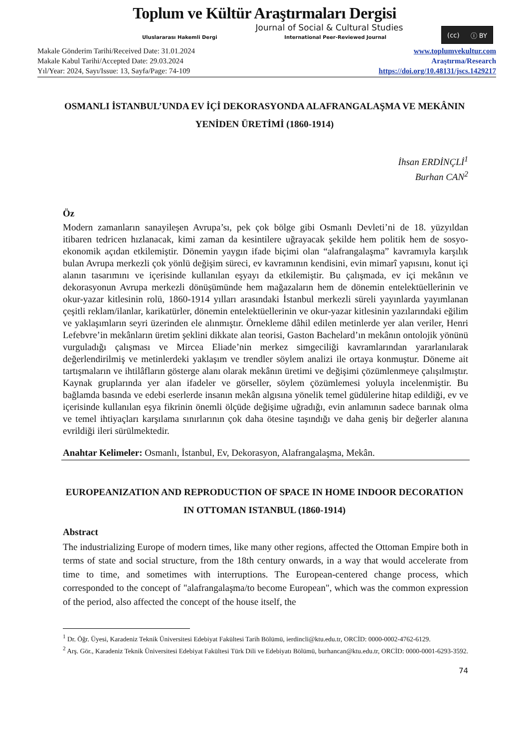Toplum ve Kültür Araştırmaları Dergisi
Journal of Social & Cultural Studies
Uluslararası Hakemli Dergi International Peer-Reviewed Journal
(cc) ⓘ BY
Makale Gönderim Tarihi/Received Date: 31.01.2024
Makale Kabul Tarihi/Accepted Date: 29.03.2024
Yıl/Year: 2024, Sayı/Issue: 13, Sayfa/Page: 74-109
www.toplumvekultur.com
Araştırma/Research
https://doi.org/10.48131/jscs.1429217
OSMANLI İSTANBUL’UNDA EV İÇİ DEKORASYONDA ALAFRANGALAŞMA VE MEKÂNIN YENİDEN ÜRETİMİ (1860-1914)
İhsan ERDİNÇLİ<sup>1</sup>
Burhan CAN<sup>2</sup>
Öz
Modern zamanların sanayileşen Avrupa’sı, pek çok bölge gibi Osmanlı Devleti’ni de 18. yüzyıldan itibaren tedricen hızlanacak, kimi zaman da kesintilere uğrayacak şekilde hem politik hem de sosyo-ekonomik açıdan etkilemiştir. Dönemin yaygın ifade biçimi olan “alafrangalaşma” kavramıyla karşılık bulan Avrupa merkezli çok yönlü değişim süreci, ev kavramının kendisini, evin mimarî yapısını, konut içi alanın tasarımını ve içerisinde kullanılan eşyayı da etkilemiştir. Bu çalışmada, ev içi mekânın ve dekorasyonun Avrupa merkezli dönüşümünde hem mağazaların hem de dönemin entelektüellerinin ve okur-yazar kitlesinin rolü, 1860-1914 yılları arasındaki İstanbul merkezli süreli yayınlarda yayımlanan çeşitli reklam/ilanlar, karikatürler, dönemin entelektüellerinin ve okur-yazar kitlesinin yazılarındaki eğilim ve yaklaşımların seyri üzerinden ele alınmıştır. Örnekleme dâhil edilen metinlerde yer alan veriler, Henri Lefebvre’in mekânların üretim şeklini dikkate alan teorisi, Gaston Bachelard’ın mekânın ontolojik yönünü vurguladığı çalışması ve Mircea Eliade’nin merkez simgeciliği kavramlarından yararlanılarak değerlendirilmiş ve metinlerdeki yaklaşım ve trendler söylem analizi ile ortaya konmuştur. Döneme ait tartışmaların ve ihtilâfların gösterge alanı olarak mekânın üretimi ve değişimi çözümlenmeye çalışılmıştır. Kaynak gruplarında yer alan ifadeler ve görseller, söylem çözümlemesi yoluyla incelenmiştir. Bu bağlamda basında ve edebi eserlerde insanın mekân algısına yönelik temel güdülerine hitap edildiği, ev ve içerisinde kullanılan eşya fikrinin önemli ölçüde değişime uğradığı, evin anlamının sadece barınak olma ve temel ihtiyaçları karşılama sınırlarının çok daha ötesine taşındığı ve daha geniş bir değerler alanına evrildiği ileri sürülmektedir.
Anahtar Kelimeler: Osmanlı, İstanbul, Ev, Dekorasyon, Alafrangalaşma, Mekân.
EUROPEANIZATION AND REPRODUCTION OF SPACE IN HOME INDOOR DECORATION IN OTTOMAN ISTANBUL (1860-1914)
Abstract
The industrializing Europe of modern times, like many other regions, affected the Ottoman Empire both in terms of state and social structure, from the 18th century onwards, in a way that would accelerate from time to time, and sometimes with interruptions. The European-centered change process, which corresponded to the concept of "alafrangalaşma/to become European", which was the common expression of the period, also affected the concept of the house itself, the
<sup>1</sup> Dr. Öğr. Üyesi, Karadeniz Teknik Üniversitesi Edebiyat Fakültesi Tarih Bölümü, ierdincli@ktu.edu.tr, ORCİD: 0000-0002-4762-6129.
<sup>2</sup> Arş. Gör., Karadeniz Teknik Üniversitesi Edebiyat Fakültesi Türk Dili ve Edebiyatı Bölümü, burhancan@ktu.edu.tr, ORCİD: 0000-0001-6293-3592.
74